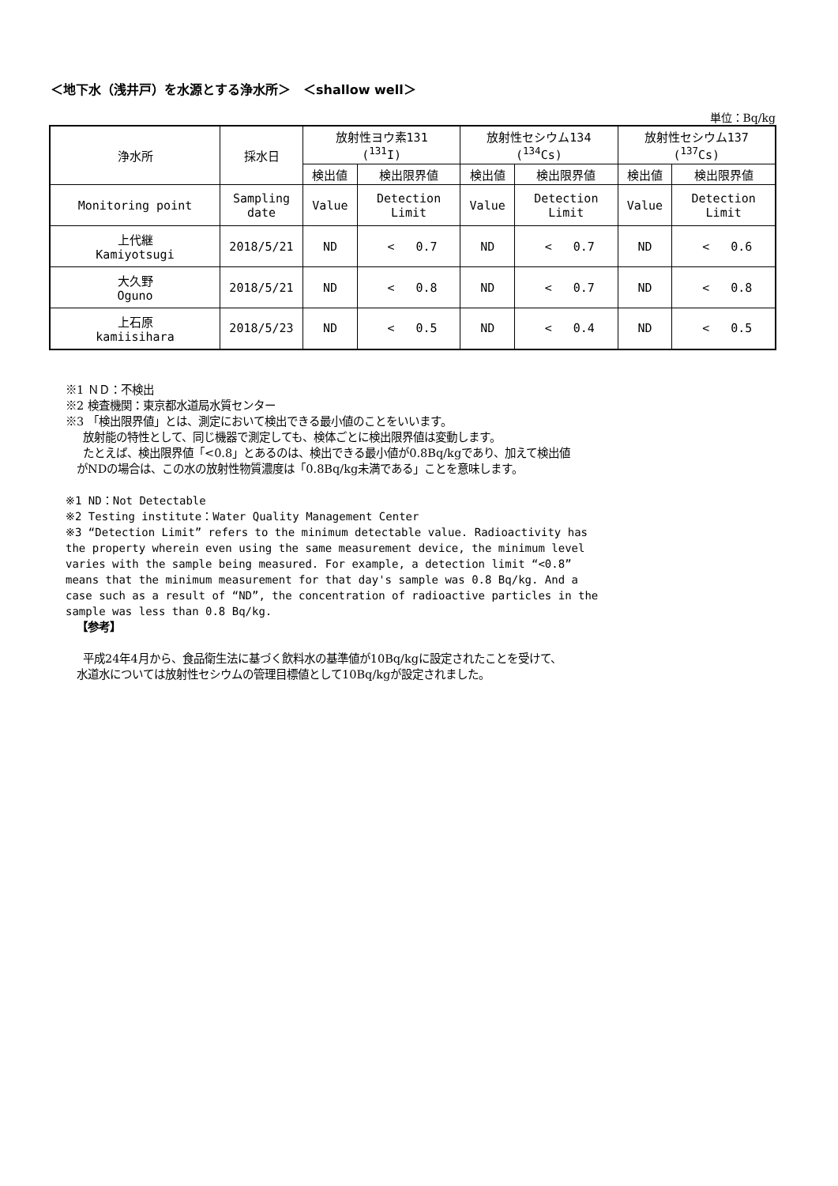＜地下水（浅井戸）を水源とする浄水所＞　＜shallow well＞
単位：Bq/kg
| 浄水所 | 採水日 | 放射性ヨウ素131 (<sup>131</sup>I) | | 放射性セシウム134 (<sup>134</sup>Cs) | | 放射性セシウム137 (<sup>137</sup>Cs) | |
| --- | --- | --- | --- | --- | --- | --- | --- |
| | | 検出値 | 検出限界値 | 検出値 | 検出限界値 | 検出値 | 検出限界値 |
| Monitoring point | Sampling date | Value | Detection Limit | Value | Detection Limit | Value | Detection Limit |
| 上代継 Kamiyotsugi | 2018/5/21 | ND | < 0.7 | ND | < 0.7 | ND | < 0.6 |
| 大久野 Oguno | 2018/5/21 | ND | < 0.8 | ND | < 0.7 | ND | < 0.8 |
| 上石原 kamiisihara | 2018/5/23 | ND | < 0.5 | ND | < 0.4 | ND | < 0.5 |
※1 ＮＤ：不検出
※2 検査機関：東京都水道局水質センター
※3 「検出限界値」とは、測定において検出できる最小値のことをいいます。
放射能の特性として、同じ機器で測定しても、検体ごとに検出限界値は変動します。
たとえば、検出限界値「<0.8」とあるのは、検出できる最小値が0.8Bq/kgであり、加えて検出値
がNDの場合は、この水の放射性物質濃度は「0.8Bq/kg未満である」ことを意味します。
※1 ND：Not Detectable
※2 Testing institute：Water Quality Management Center
※3 “Detection Limit” refers to the minimum detectable value. Radioactivity has the property wherein even using the same measurement device, the minimum level varies with the sample being measured. For example, a detection limit “<0.8” means that the minimum measurement for that day's sample was 0.8 Bq/kg. And a case such as a result of “ND”, the concentration of radioactive particles in the sample was less than 0.8 Bq/kg.
【参考】
平成24年4月から、食品衛生法に基づく飲料水の基準値が10Bq/kgに設定されたことを受けて、
水道水については放射性セシウムの管理目標値として10Bq/kgが設定されました。